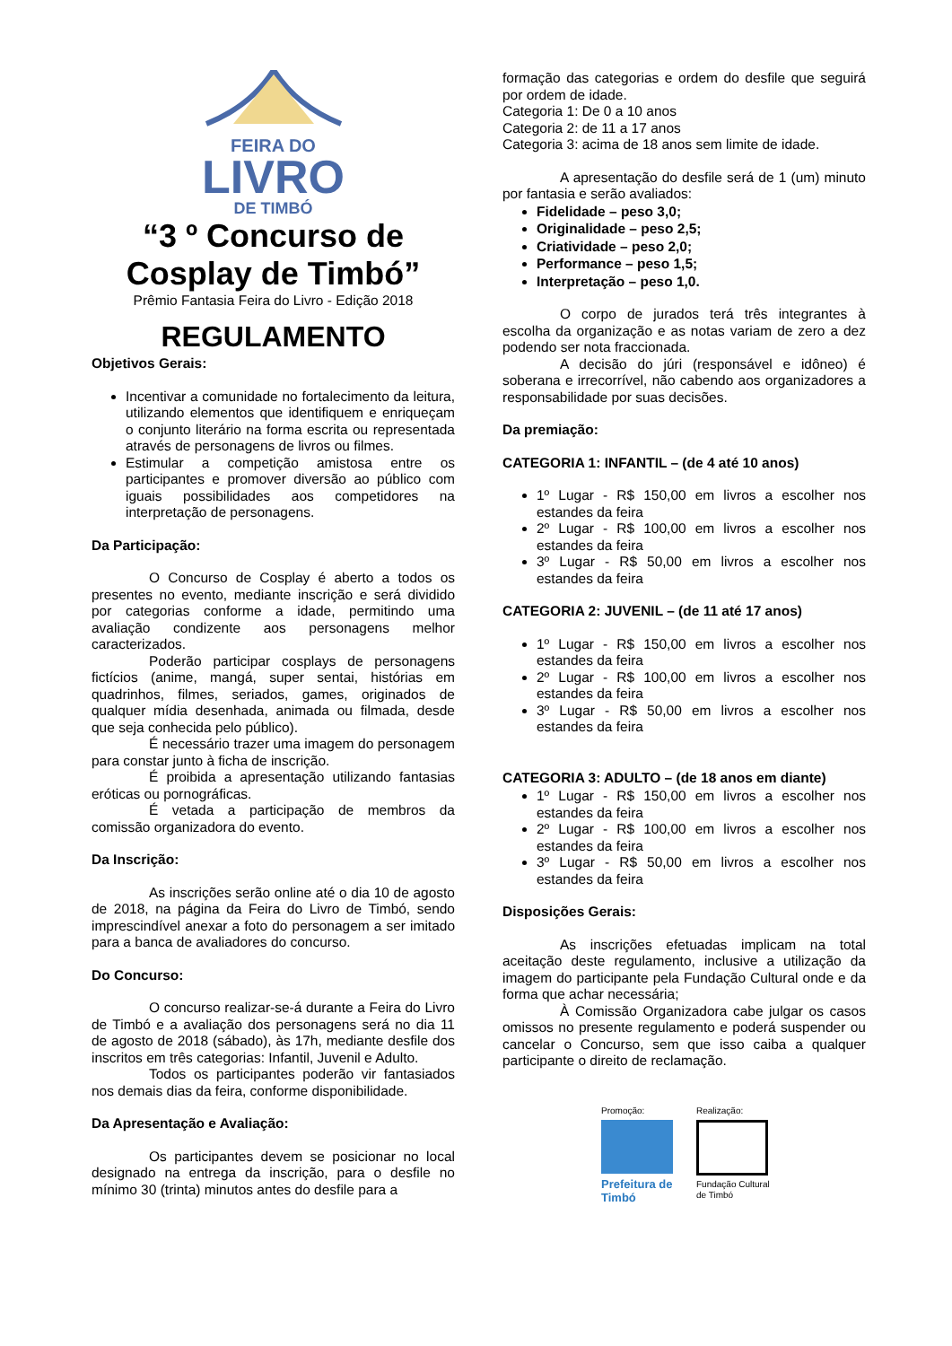FEIRA DO
LIVRO
DE TIMBÓ
“3 º Concurso de Cosplay de Timbó”
Prêmio Fantasia Feira do Livro - Edição 2018
REGULAMENTO
Objetivos Gerais:
Incentivar a comunidade no fortalecimento da leitura, utilizando elementos que identifiquem e enriqueçam o conjunto literário na forma escrita ou representada através de personagens de livros ou filmes.
Estimular a competição amistosa entre os participantes e promover diversão ao público com iguais possibilidades aos competidores na interpretação de personagens.
Da Participação:
O Concurso de Cosplay é aberto a todos os presentes no evento, mediante inscrição e será dividido por categorias conforme a idade, permitindo uma avaliação condizente aos personagens melhor caracterizados.
Poderão participar cosplays de personagens fictícios (anime, mangá, super sentai, histórias em quadrinhos, filmes, seriados, games, originados de qualquer mídia desenhada, animada ou filmada, desde que seja conhecida pelo público).
É necessário trazer uma imagem do personagem para constar junto à ficha de inscrição.
É proibida a apresentação utilizando fantasias eróticas ou pornográficas.
É vetada a participação de membros da comissão organizadora do evento.
Da Inscrição:
As inscrições serão online até o dia 10 de agosto de 2018, na página da Feira do Livro de Timbó, sendo imprescindível anexar a foto do personagem a ser imitado para a banca de avaliadores do concurso.
Do Concurso:
O concurso realizar-se-á durante a Feira do Livro de Timbó e a avaliação dos personagens será no dia 11 de agosto de 2018 (sábado), às 17h, mediante desfile dos inscritos em três categorias: Infantil, Juvenil e Adulto.
Todos os participantes poderão vir fantasiados nos demais dias da feira, conforme disponibilidade.
Da Apresentação e Avaliação:
Os participantes devem se posicionar no local designado na entrega da inscrição, para o desfile no mínimo 30 (trinta) minutos antes do desfile para a
formação das categorias e ordem do desfile que seguirá por ordem de idade.
Categoria 1: De 0 a 10 anos
Categoria 2: de 11 a 17 anos
Categoria 3: acima de 18 anos sem limite de idade.
A apresentação do desfile será de 1 (um) minuto por fantasia e serão avaliados:
Fidelidade – peso 3,0;
Originalidade – peso 2,5;
Criatividade – peso 2,0;
Performance – peso 1,5;
Interpretação – peso 1,0.
O corpo de jurados terá três integrantes à escolha da organização e as notas variam de zero a dez podendo ser nota fraccionada.
A decisão do júri (responsável e idôneo) é soberana e irrecorrível, não cabendo aos organizadores a responsabilidade por suas decisões.
Da premiação:
CATEGORIA 1: INFANTIL – (de 4 até 10 anos)
1º Lugar - R$ 150,00 em livros a escolher nos estandes da feira
2º Lugar - R$ 100,00 em livros a escolher nos estandes da feira
3º Lugar - R$ 50,00 em livros a escolher nos estandes da feira
CATEGORIA 2: JUVENIL – (de 11 até 17 anos)
1º Lugar - R$ 150,00 em livros a escolher nos estandes da feira
2º Lugar - R$ 100,00 em livros a escolher nos estandes da feira
3º Lugar - R$ 50,00 em livros a escolher nos estandes da feira
CATEGORIA 3: ADULTO – (de 18 anos em diante)
1º Lugar - R$ 150,00 em livros a escolher nos estandes da feira
2º Lugar - R$ 100,00 em livros a escolher nos estandes da feira
3º Lugar - R$ 50,00 em livros a escolher nos estandes da feira
Disposições Gerais:
As inscrições efetuadas implicam na total aceitação deste regulamento, inclusive a utilização da imagem do participante pela Fundação Cultural onde e da forma que achar necessária;
À Comissão Organizadora cabe julgar os casos omissos no presente regulamento e poderá suspender ou cancelar o Concurso, sem que isso caiba a qualquer participante o direito de reclamação.
Promoção:
Prefeitura de Timbó
Realização:
Fundação Cultural de Timbó